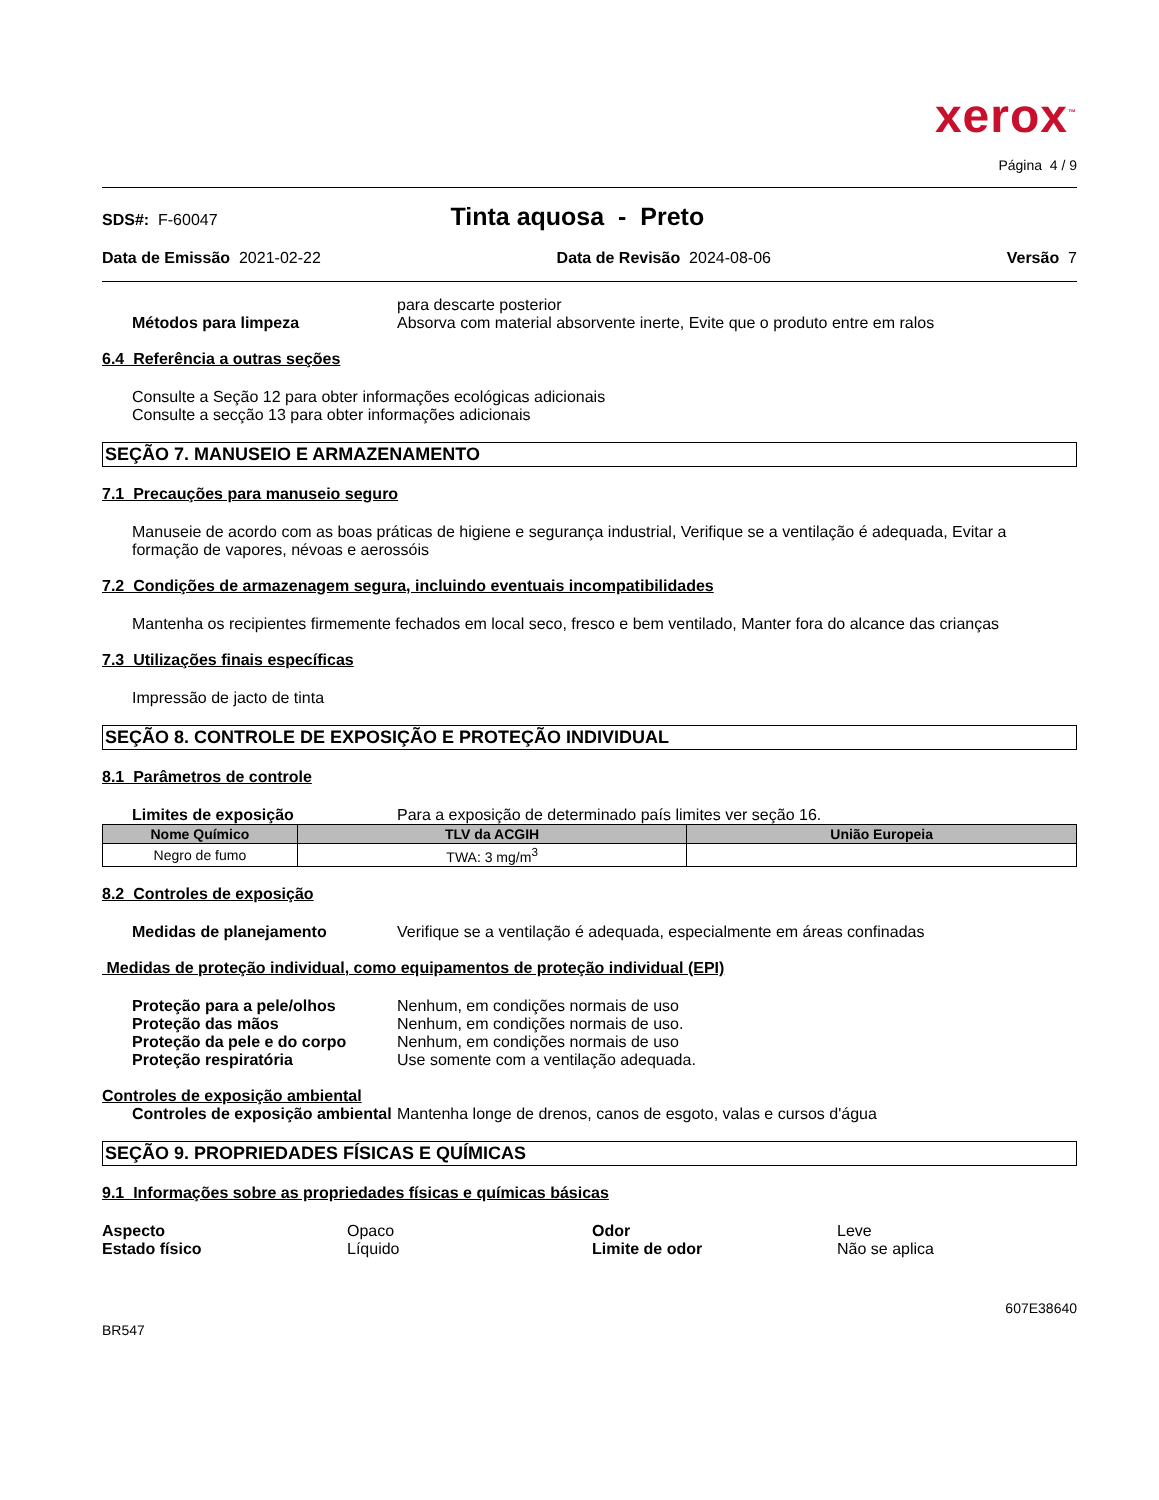xerox<sup>™</sup>
Página 4 / 9
SDS#: F-60047 Tinta aquosa - Preto
Data de Emissão 2021-02-22 Data de Revisão 2024-08-06 Versão 7
para descarte posterior
Métodos para limpeza Absorva com material absorvente inerte, Evite que o produto entre em ralos
6.4 Referência a outras seções
Consulte a Seção 12 para obter informações ecológicas adicionais
Consulte a secção 13 para obter informações adicionais
SEÇÃO 7. MANUSEIO E ARMAZENAMENTO
7.1 Precauções para manuseio seguro
Manuseie de acordo com as boas práticas de higiene e segurança industrial, Verifique se a ventilação é adequada, Evitar a formação de vapores, névoas e aerossóis
7.2 Condições de armazenagem segura, incluindo eventuais incompatibilidades
Mantenha os recipientes firmemente fechados em local seco, fresco e bem ventilado, Manter fora do alcance das crianças
7.3 Utilizações finais específicas
Impressão de jacto de tinta
SEÇÃO 8. CONTROLE DE EXPOSIÇÃO E PROTEÇÃO INDIVIDUAL
8.1 Parâmetros de controle
Limites de exposição Para a exposição de determinado país limites ver seção 16.
| Nome Químico | TLV da ACGIH | União Europeia |
| --- | --- | --- |
| Negro de fumo | TWA: 3 mg/m<sup>3</sup> | |
8.2 Controles de exposição
Medidas de planejamento Verifique se a ventilação é adequada, especialmente em áreas confinadas
Medidas de proteção individual, como equipamentos de proteção individual (EPI)
Proteção para a pele/olhos Nenhum, em condições normais de uso
Proteção das mãos Nenhum, em condições normais de uso.
Proteção da pele e do corpo Nenhum, em condições normais de uso
Proteção respiratória Use somente com a ventilação adequada.
Controles de exposição ambiental
Controles de exposição ambiental Mantenha longe de drenos, canos de esgoto, valas e cursos d'água
SEÇÃO 9. PROPRIEDADES FÍSICAS E QUÍMICAS
9.1 Informações sobre as propriedades físicas e químicas básicas
Aspecto Opaco Odor Leve Estado físico Líquido Limite de odor Não se aplica
607E38640
BR547